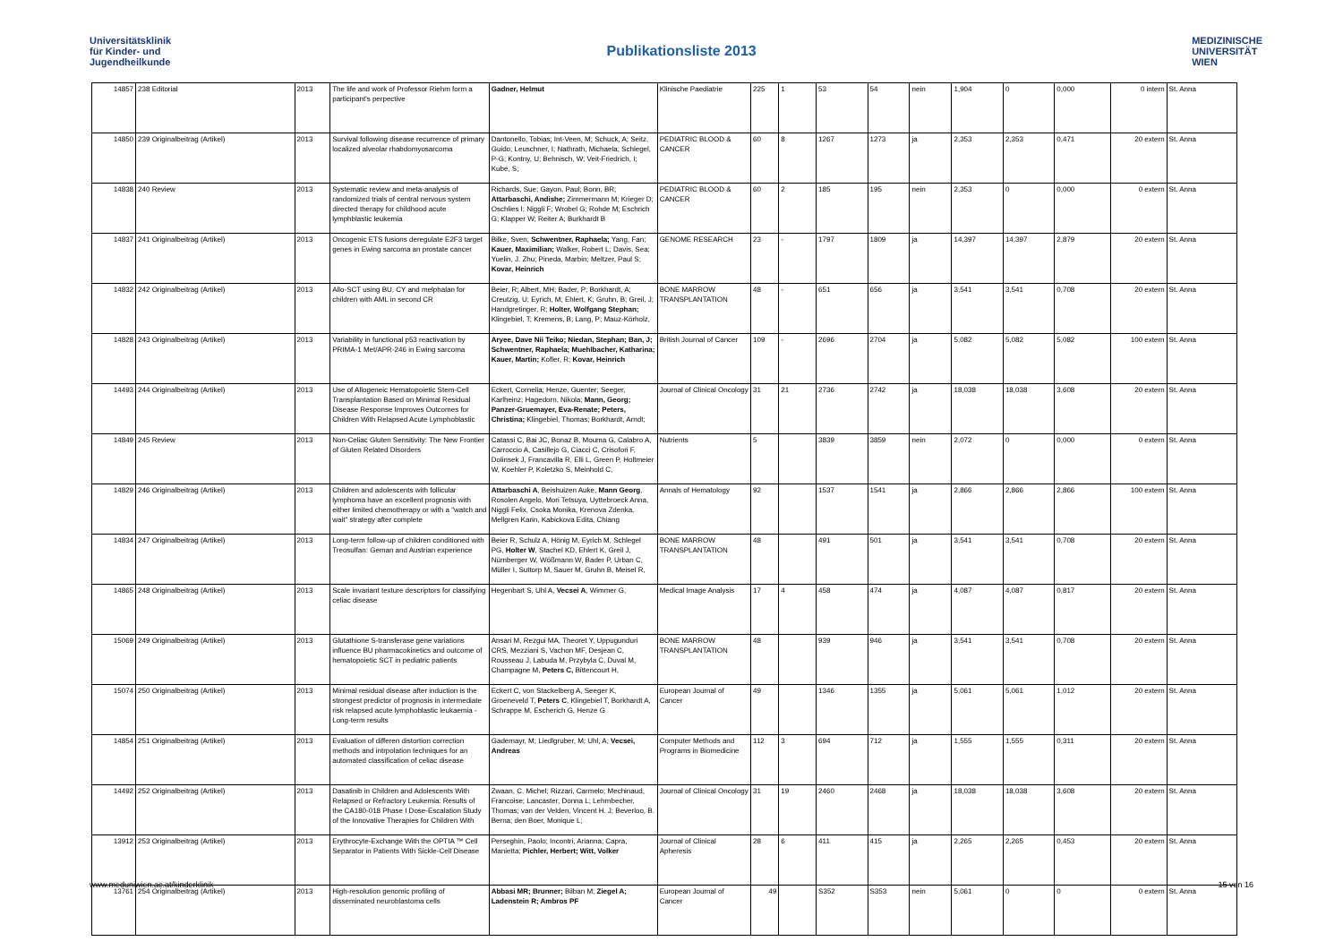Universitätsklinik
für Kinder- und
Jugendheilkunde
Publikationsliste 2013
MEDIZINISCHE
UNIVERSITÄT
WIEN
| 14857 | 238 Editorial | 2013 | The life and work of Professor Riehm form a participant's perpective | Gadner, Helmut | Klinische Paediatrie | 225 | 1 | 53 | 54 | nein | 1,904 | 0 | 0,000 | 0 intern | St. Anna |
| 14850 | 239 Originalbeitrag (Artikel) | 2013 | Survival following disease recurrence of primary localized alveolar rhabdomyosarcoma | Dantonello, Tobias; Int-Veen, M; Schuck, A; Seitz, Guido; Leuschner, I; Nathrath, Michaela; Schlegel, P-G; Kontny, U; Behnisch, W; Veit-Friedrich, I; Kube, S; | PEDIATRIC BLOOD & CANCER | 60 | 8 | 1267 | 1273 | ja | 2,353 | 2,353 | 0,471 | 20 extern | St. Anna |
| 14838 | 240 Review | 2013 | Systematic review and meta-analysis of randomized trials of central nervous system directed therapy for childhood acute lymphblastic leukemia | Richards, Sue; Gayon, Paul; Bonn, BR; Attarbaschi, Andishe; Zimmermann M; Krieger D; Oschlies I; Niggli F; Wrobel G; Rohde M; Eschrich G; Klapper W; Reiter A; Burkhardt B | PEDIATRIC BLOOD & CANCER | 60 | 2 | 185 | 195 | nein | 2,353 | 0 | 0,000 | 0 extern | St. Anna |
| 14837 | 241 Originalbeitrag (Artikel) | 2013 | Oncogenic ETS fusions deregulate E2F3 target genes in Ewing sarcoma an prostate cancer | Bilke, Sven; Schwentner, Raphaela; Yang, Fan; Kauer, Maximilian; Walker, Robert L; Davis, Sea; Yuelin, J. Zhu; Pineda, Marbin; Meltzer, Paul S; Kovar, Heinrich | GENOME RESEARCH | 23 | - | 1797 | 1809 | ja | 14,397 | 14,397 | 2,879 | 20 extern | St. Anna |
| 14832 | 242 Originalbeitrag (Artikel) | 2013 | Allo-SCT using BU, CY and melphalan for children with AML in second CR | Beier, R; Albert, MH; Bader, P; Borkhardt, A; Creutzig, U; Eyrich, M; Ehlert, K; Gruhn, B; Greil, J; Handgretinger, R; Holter, Wolfgang Stephan; Klingebiel, T; Kremens, B; Lang, P; Mauz-Körholz, | BONE MARROW TRANSPLANTATION | 48 | - | 651 | 656 | ja | 3,541 | 3,541 | 0,708 | 20 extern | St. Anna |
| 14828 | 243 Originalbeitrag (Artikel) | 2013 | Variability in functional p53 reactivation by PRIMA-1 Met/APR-246 in Ewing sarcoma | Aryee, Dave Nii Teiko; Niedan, Stephan; Ban, J; Schwentner, Raphaela; Muehlbacher, Katharina; Kauer, Martin; Kofler, R; Kovar, Heinrich | British Journal of Cancer | 109 | - | 2696 | 2704 | ja | 5,082 | 5,082 | 5,082 | 100 extern | St. Anna |
| 14493 | 244 Originalbeitrag (Artikel) | 2013 | Use of Allogeneic Hematopoietic Stem-Cell Transplantation Based on Minimal Residual Disease Response Improves Outcomes for Children With Relapsed Acute Lymphoblastic | Eckert, Cornelia; Henze, Guenter; Seeger, Karlheinz; Hagedorn, Nikola; Mann, Georg; Panzer-Gruemayer, Eva-Renate; Peters, Christina; Klingebiel, Thomas; Borkhardt, Arndt; | Journal of Clinical Oncology | 31 | 21 | 2736 | 2742 | ja | 18,038 | 18,038 | 3,608 | 20 extern | St. Anna |
| 14849 | 245 Review | 2013 | Non-Celiac Gluten Sensitivity: The New Frontier of Gluten Related Disorders | Catassi C, Bai JC, Bonaz B, Mouma G, Calabro A, Carroccio A, Casillejo G, Ciacci C, Crisofori F, Dolinsek J, Francavilla R, Elli L, Green P, Holtmeier W, Koehler P, Koletzko S, Meinhold C, | Nutrients | 5 | | 3839 | 3859 | nein | 2,072 | 0 | 0,000 | 0 extern | St. Anna |
| 14829 | 246 Originalbeitrag (Artikel) | 2013 | Children and adolescents with follicular lymphoma have an excellent prognosis with either limited chemotherapy or with a "watch and wait" strategy after complete | Attarbaschi A , Beishuizen Auke, Mann Georg , Rosolen Angelo, Mori Tetsuya, Uyttebroeck Anna, Niggli Felix, Csoka Monika, Krenova Zdenka, Mellgren Karin, Kabickova Edita, Chiang | Annals of Hematology | 92 | | 1537 | 1541 | ja | 2,866 | 2,866 | 2,866 | 100 extern | St. Anna |
| 14834 | 247 Originalbeitrag (Artikel) | 2013 | Long-term follow-up of children conditioned with Treosulfan: Geman and Austrian experience | Beier R, Schulz A, Hönig M, Eyrich M, Schlegel PG, Holter W , Stachel KD, Ehlert K, Greil J, Nürnberger W, Wößmann W, Bader P, Urban C, Müller I, Suttorp M, Sauer M, Gruhn B, Meisel R, | BONE MARROW TRANSPLANTATION | 48 | | 491 | 501 | ja | 3,541 | 3,541 | 0,708 | 20 extern | St. Anna |
| 14865 | 248 Originalbeitrag (Artikel) | 2013 | Scale invariant texture descriptors for classifying celiac disease | Hegenbart S, Uhl A, Vecsei A , Wimmer G, | Medical Image Analysis | 17 | 4 | 458 | 474 | ja | 4,087 | 4,087 | 0,817 | 20 extern | St. Anna |
| 15069 | 249 Originalbeitrag (Artikel) | 2013 | Glutathione S-transferase gene variations influence BU pharmacokinetics and outcome of hematopoietic SCT in pediatric patients | Ansari M, Rezgui MA, Theoret Y, Uppugunduri CRS, Mezziani S, Vachon MF, Desjean C, Rousseau J, Labuda M, Przybyla C, Duval M, Champagne M, Peters C, Bittencourt H, | BONE MARROW TRANSPLANTATION | 48 | | 939 | 946 | ja | 3,541 | 3,541 | 0,708 | 20 extern | St. Anna |
| 15074 | 250 Originalbeitrag (Artikel) | 2013 | Minimal residual disease after induction is the strongest predictor of prognosis in intermediate risk relapsed acute lymphoblastic leukaemia - Long-term results | Eckert C, von Stackelberg A, Seeger K, Groeneveld T, Peters C , Klingebiel T, Borkhardt A, Schrappe M, Escherich G, Henze G | European Journal of Cancer | 49 | | 1346 | 1355 | ja | 5,061 | 5,061 | 1,012 | 20 extern | St. Anna |
| 14854 | 251 Originalbeitrag (Artikel) | 2013 | Evaluation of differen distortion correction methods and intrpolation techniques for an automated classification of celiac disease | Gademayr, M; Liedlgruber, M; Uhl, A; Vecsei, Andreas | Computer Methods and Programs in Biomedicine | 112 | 3 | 694 | 712 | ja | 1,555 | 1,555 | 0,311 | 20 extern | St. Anna |
| 14492 | 252 Originalbeitrag (Artikel) | 2013 | Dasatinib in Children and Adolescents With Relapsed or Refractory Leukemia: Results of the CA180-018 Phase I Dose-Escalation Study of the Innovative Therapies for Children With | Zwaan, C. Michel; Rizzari, Carmelo; Mechinaud, Francoise; Lancaster, Donna L; Lehrnbecher, Thomas; van der Velden, Vincent H. J; Beverloo, B. Berna; den Boer, Monique L; | Journal of Clinical Oncology | 31 | 19 | 2460 | 2468 | ja | 18,038 | 18,038 | 3,608 | 20 extern | St. Anna |
| 13912 | 253 Originalbeitrag (Artikel) | 2013 | Erythrocyte-Exchange With the OPTIA ™ Cell Separator in Patients With Sickle-Cell Disease | Perseghin, Paolo; Incontri, Arianna; Capra, Manietta; Pichler, Herbert; Witt, Volker | Journal of Clinical Apheresis | 28 | 6 | 411 | 415 | ja | 2,265 | 2,265 | 0,453 | 20 extern | St. Anna |
| 13761 | 254 Originalbeitrag (Artikel) | 2013 | High-resolution genomic profiling of disseminated neuroblastoma cells | Abbasi MR; Brunner; Bilban M; Ziegel A; Ladenstein R; Ambros PF | European Journal of Cancer | 49 | | S352 | S353 | nein | 5,061 | 0 | 0 | 0 extern | St. Anna |
www.meduniwien.ac.at/kinderklinik 15 von 16